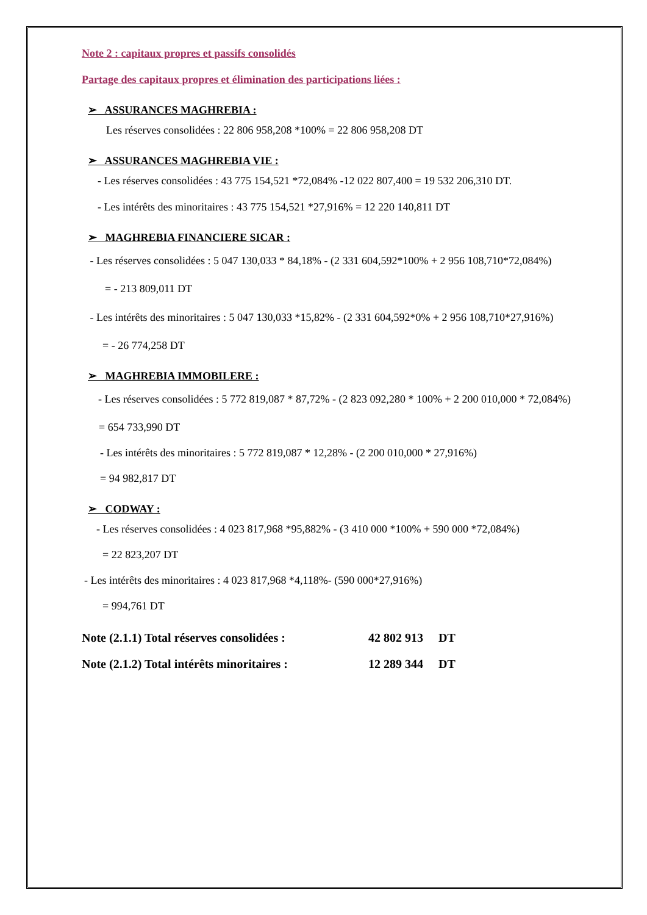Note 2 : capitaux propres et passifs consolidés
Partage des capitaux propres et élimination des participations liées :
➢ ASSURANCES MAGHREBIA :
Les réserves consolidées : 22 806 958,208 *100% = 22 806 958,208 DT
➢ ASSURANCES MAGHREBIA VIE :
- Les réserves consolidées : 43 775 154,521 *72,084% -12 022 807,400 = 19 532 206,310 DT.
- Les intérêts des minoritaires : 43 775 154,521 *27,916% = 12 220 140,811 DT
➢ MAGHREBIA FINANCIERE SICAR :
- Les réserves consolidées : 5 047 130,033 * 84,18% - (2 331 604,592*100% + 2 956 108,710*72,084%)
= - 213 809,011 DT
- Les intérêts des minoritaires : 5 047 130,033 *15,82% - (2 331 604,592*0% + 2 956 108,710*27,916%)
= - 26 774,258 DT
➢ MAGHREBIA IMMOBILERE :
- Les réserves consolidées : 5 772 819,087 * 87,72% - (2 823 092,280 * 100% + 2 200 010,000 * 72,084%)
= 654 733,990 DT
- Les intérêts des minoritaires : 5 772 819,087 * 12,28% - (2 200 010,000 * 27,916%)
= 94 982,817 DT
➢ CODWAY :
- Les réserves consolidées : 4 023 817,968 *95,882% - (3 410 000 *100% + 590 000 *72,084%)
= 22 823,207 DT
- Les intérêts des minoritaires : 4 023 817,968 *4,118%- (590 000*27,916%)
= 994,761 DT
Note (2.1.1) Total réserves consolidées : 42 802 913 DT
Note (2.1.2) Total intérêts minoritaires : 12 289 344 DT